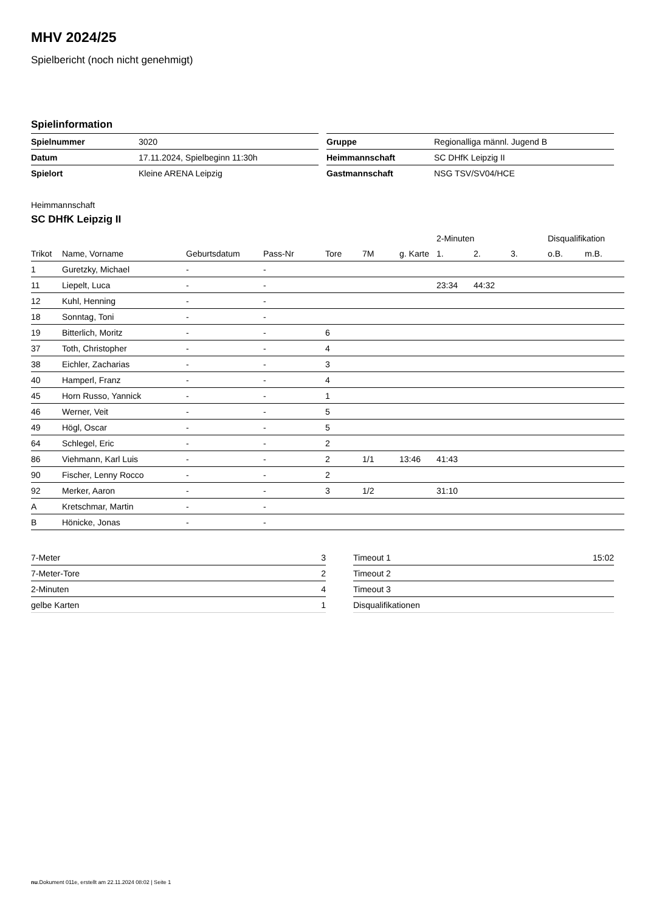MHV 2024/25
Spielbericht (noch nicht genehmigt)
Spielinformation
| Spielnummer | 3020 |
| Datum | 17.11.2024, Spielbeginn 11:30h |
| Spielort | Kleine ARENA Leipzig |
| Gruppe | Regionalliga männl. Jugend B |
| Heimmannschaft | SC DHfK Leipzig II |
| Gastmannschaft | NSG TSV/SV04/HCE |
Heimmannschaft
SC DHfK Leipzig II
| | | | | | | | 2-Minuten | | | Disqualifikation | |
| --- | --- | --- | --- | --- | --- | --- | --- | --- | --- | --- | --- |
| Trikot | Name, Vorname | Geburtsdatum | Pass-Nr | Tore | 7M | g. Karte | 1. | 2. | 3. | o.B. | m.B. |
| 1 | Guretzky, Michael | - | - | | | | | | | | |
| 11 | Liepelt, Luca | - | - | | | | 23:34 | 44:32 | | | |
| 12 | Kuhl, Henning | - | - | | | | | | | | |
| 18 | Sonntag, Toni | - | - | | | | | | | | |
| 19 | Bitterlich, Moritz | - | - | 6 | | | | | | | |
| 37 | Toth, Christopher | - | - | 4 | | | | | | | |
| 38 | Eichler, Zacharias | - | - | 3 | | | | | | | |
| 40 | Hamperl, Franz | - | - | 4 | | | | | | | |
| 45 | Horn Russo, Yannick | - | - | 1 | | | | | | | |
| 46 | Werner, Veit | - | - | 5 | | | | | | | |
| 49 | Högl, Oscar | - | - | 5 | | | | | | | |
| 64 | Schlegel, Eric | - | - | 2 | | | | | | | |
| 86 | Viehmann, Karl Luis | - | - | 2 | 1/1 | 13:46 | 41:43 | | | | |
| 90 | Fischer, Lenny Rocco | - | - | 2 | | | | | | | |
| 92 | Merker, Aaron | - | - | 3 | 1/2 | | 31:10 | | | | |
| A | Kretschmar, Martin | - | - | | | | | | | | |
| B | Hönicke, Jonas | - | - | | | | | | | | |
| 7-Meter | 3 |
| 7-Meter-Tore | 2 |
| 2-Minuten | 4 |
| gelbe Karten | 1 |
| Timeout 1 | 15:02 |
| Timeout 2 | |
| Timeout 3 | |
| Disqualifikationen | |
nu.Dokument 011e, erstellt am 22.11.2024 08:02 | Seite 1